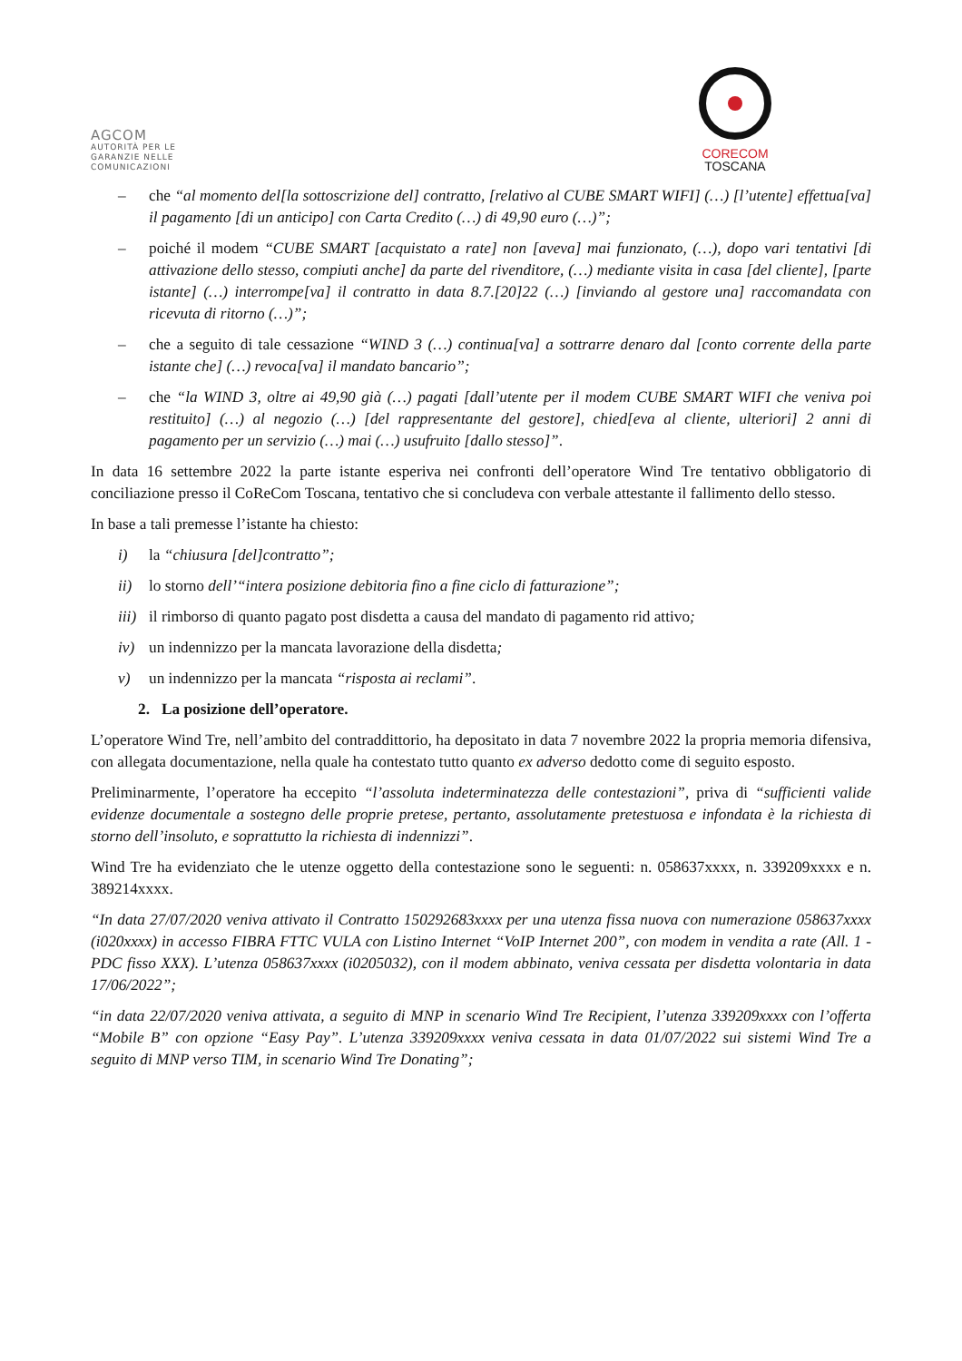AGCOM
AUTORITÀ PER LE
GARANZIE NELLE
COMUNICAZIONI
CORECOM
TOSCANA
– che “al momento del[la sottoscrizione del] contratto, [relativo al CUBE SMART WIFI] (…) [l’utente] effettua[va] il pagamento [di un anticipo] con Carta Credito (…) di 49,90 euro (…)”;
– poiché il modem “CUBE SMART [acquistato a rate] non [aveva] mai funzionato, (…), dopo vari tentativi [di attivazione dello stesso, compiuti anche] da parte del rivenditore, (…) mediante visita in casa [del cliente], [parte istante] (…) interrompe[va] il contratto in data 8.7.[20]22 (…) [inviando al gestore una] raccomandata con ricevuta di ritorno (…)”;
– che a seguito di tale cessazione “WIND 3 (…) continua[va] a sottrarre denaro dal [conto corrente della parte istante che] (…) revoca[va] il mandato bancario”;
– che “la WIND 3, oltre ai 49,90 già (…) pagati [dall’utente per il modem CUBE SMART WIFI che veniva poi restituito] (…) al negozio (…) [del rappresentante del gestore], chied[eva al cliente, ulteriori] 2 anni di pagamento per un servizio (…) mai (…) usufruito [dallo stesso]”.
In data 16 settembre 2022 la parte istante esperiva nei confronti dell’operatore Wind Tre tentativo obbligatorio di conciliazione presso il CoReCom Toscana, tentativo che si concludeva con verbale attestante il fallimento dello stesso.
In base a tali premesse l’istante ha chiesto:
i) la “chiusura [del]contratto”;
ii) lo storno dell’“intera posizione debitoria fino a fine ciclo di fatturazione”;
iii) il rimborso di quanto pagato post disdetta a causa del mandato di pagamento rid attivo;
iv) un indennizzo per la mancata lavorazione della disdetta;
v) un indennizzo per la mancata “risposta ai reclami”.
2. La posizione dell’operatore.
L’operatore Wind Tre, nell’ambito del contraddittorio, ha depositato in data 7 novembre 2022 la propria memoria difensiva, con allegata documentazione, nella quale ha contestato tutto quanto ex adverso dedotto come di seguito esposto.
Preliminarmente, l’operatore ha eccepito “l’assoluta indeterminatezza delle contestazioni”, priva di “sufficienti valide evidenze documentale a sostegno delle proprie pretese, pertanto, assolutamente pretestuosa e infondata è la richiesta di storno dell’insoluto, e soprattutto la richiesta di indennizzi”.
Wind Tre ha evidenziato che le utenze oggetto della contestazione sono le seguenti: n. 058637xxxx, n. 339209xxxx e n. 389214xxxx.
“In data 27/07/2020 veniva attivato il Contratto 150292683xxxx per una utenza fissa nuova con numerazione 058637xxxx (i020xxxx) in accesso FIBRA FTTC VULA con Listino Internet “VoIP Internet 200”, con modem in vendita a rate (All. 1 - PDC fisso XXX). L’utenza 058637xxxx (i0205032), con il modem abbinato, veniva cessata per disdetta volontaria in data 17/06/2022”;
“in data 22/07/2020 veniva attivata, a seguito di MNP in scenario Wind Tre Recipient, l’utenza 339209xxxx con l’offerta “Mobile B” con opzione “Easy Pay”. L’utenza 339209xxxx veniva cessata in data 01/07/2022 sui sistemi Wind Tre a seguito di MNP verso TIM, in scenario Wind Tre Donating”;